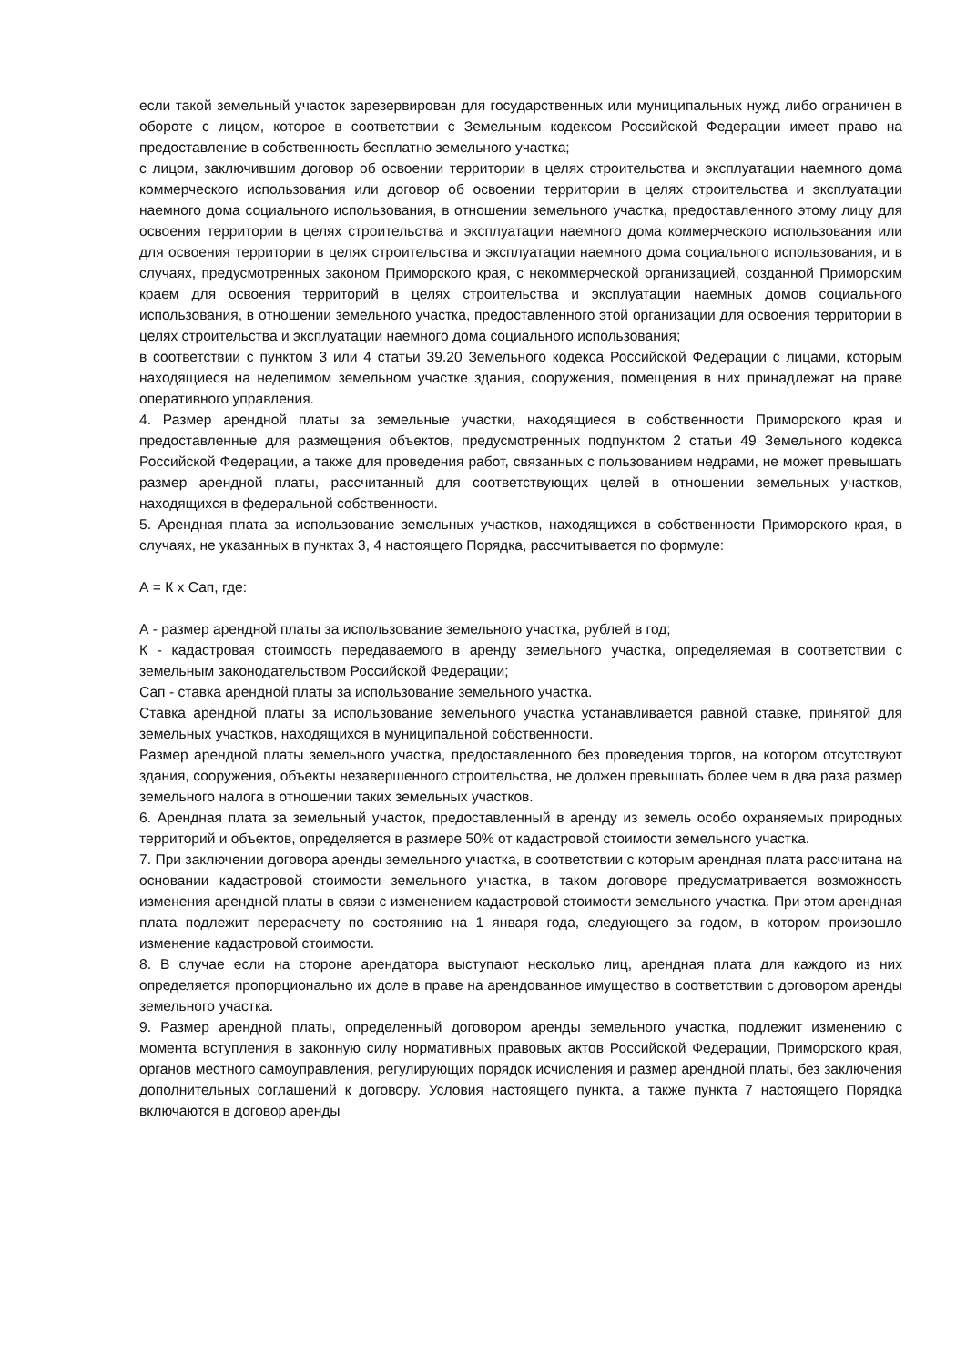если такой земельный участок зарезервирован для государственных или муниципальных нужд либо ограничен в обороте с лицом, которое в соответствии с Земельным кодексом Российской Федерации имеет право на предоставление в собственность бесплатно земельного участка;
с лицом, заключившим договор об освоении территории в целях строительства и эксплуатации наемного дома коммерческого использования или договор об освоении территории в целях строительства и эксплуатации наемного дома социального использования, в отношении земельного участка, предоставленного этому лицу для освоения территории в целях строительства и эксплуатации наемного дома коммерческого использования или для освоения территории в целях строительства и эксплуатации наемного дома социального использования, и в случаях, предусмотренных законом Приморского края, с некоммерческой организацией, созданной Приморским краем для освоения территорий в целях строительства и эксплуатации наемных домов социального использования, в отношении земельного участка, предоставленного этой организации для освоения территории в целях строительства и эксплуатации наемного дома социального использования;
в соответствии с пунктом 3 или 4 статьи 39.20 Земельного кодекса Российской Федерации с лицами, которым находящиеся на неделимом земельном участке здания, сооружения, помещения в них принадлежат на праве оперативного управления.
4. Размер арендной платы за земельные участки, находящиеся в собственности Приморского края и предоставленные для размещения объектов, предусмотренных подпунктом 2 статьи 49 Земельного кодекса Российской Федерации, а также для проведения работ, связанных с пользованием недрами, не может превышать размер арендной платы, рассчитанный для соответствующих целей в отношении земельных участков, находящихся в федеральной собственности.
5. Арендная плата за использование земельных участков, находящихся в собственности Приморского края, в случаях, не указанных в пунктах 3, 4 настоящего Порядка, рассчитывается по формуле:
А = К х Сап, где:
А - размер арендной платы за использование земельного участка, рублей в год;
К - кадастровая стоимость передаваемого в аренду земельного участка, определяемая в соответствии с земельным законодательством Российской Федерации;
Сап - ставка арендной платы за использование земельного участка.
Ставка арендной платы за использование земельного участка устанавливается равной ставке, принятой для земельных участков, находящихся в муниципальной собственности.
Размер арендной платы земельного участка, предоставленного без проведения торгов, на котором отсутствуют здания, сооружения, объекты незавершенного строительства, не должен превышать более чем в два раза размер земельного налога в отношении таких земельных участков.
6. Арендная плата за земельный участок, предоставленный в аренду из земель особо охраняемых природных территорий и объектов, определяется в размере 50% от кадастровой стоимости земельного участка.
7. При заключении договора аренды земельного участка, в соответствии с которым арендная плата рассчитана на основании кадастровой стоимости земельного участка, в таком договоре предусматривается возможность изменения арендной платы в связи с изменением кадастровой стоимости земельного участка. При этом арендная плата подлежит перерасчету по состоянию на 1 января года, следующего за годом, в котором произошло изменение кадастровой стоимости.
8. В случае если на стороне арендатора выступают несколько лиц, арендная плата для каждого из них определяется пропорционально их доле в праве на арендованное имущество в соответствии с договором аренды земельного участка.
9. Размер арендной платы, определенный договором аренды земельного участка, подлежит изменению с момента вступления в законную силу нормативных правовых актов Российской Федерации, Приморского края, органов местного самоуправления, регулирующих порядок исчисления и размер арендной платы, без заключения дополнительных соглашений к договору. Условия настоящего пункта, а также пункта 7 настоящего Порядка включаются в договор аренды